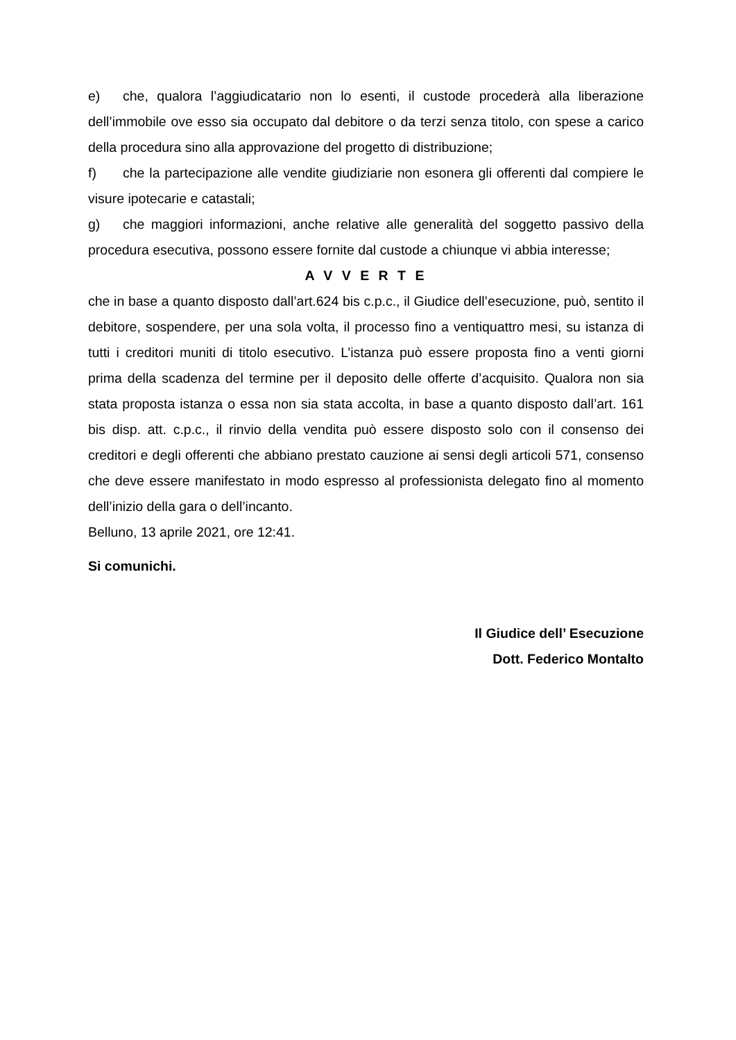e) che, qualora l’aggiudicatario non lo esenti, il custode procederà alla liberazione dell’immobile ove esso sia occupato dal debitore o da terzi senza titolo, con spese a carico della procedura sino alla approvazione del progetto di distribuzione;
f) che la partecipazione alle vendite giudiziarie non esonera gli offerenti dal compiere le visure ipotecarie e catastali;
g) che maggiori informazioni, anche relative alle generalità del soggetto passivo della procedura esecutiva, possono essere fornite dal custode a chiunque vi abbia interesse;
A V V E R T E
che in base a quanto disposto dall’art.624 bis c.p.c., il Giudice dell’esecuzione, può, sentito il debitore, sospendere, per una sola volta, il processo fino a ventiquattro mesi, su istanza di tutti i creditori muniti di titolo esecutivo. L’istanza può essere proposta fino a venti giorni prima della scadenza del termine per il deposito delle offerte d’acquisito. Qualora non sia stata proposta istanza o essa non sia stata accolta, in base a quanto disposto dall’art. 161 bis disp. att. c.p.c., il rinvio della vendita può essere disposto solo con il consenso dei creditori e degli offerenti che abbiano prestato cauzione ai sensi degli articoli 571, consenso che deve essere manifestato in modo espresso al professionista delegato fino al momento dell’inizio della gara o dell’incanto.
Belluno, 13 aprile 2021, ore 12:41.
Si comunichi.
Il Giudice dell’ Esecuzione
Dott. Federico Montalto